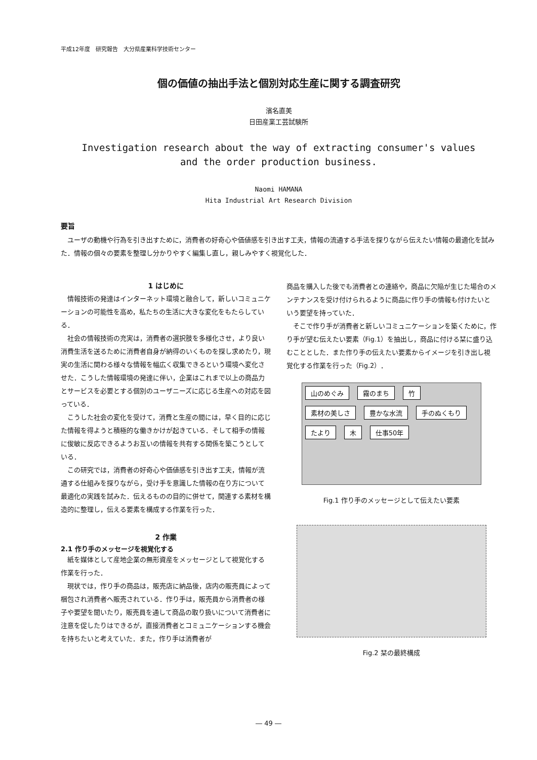平成12年度　研究報告　大分県産業科学技術センター
個の価値の抽出手法と個別対応生産に関する調査研究
濱名直美
日田産業工芸試験所
Investigation research about the way of extracting consumer's values
and the order production business.
Naomi HAMANA
Hita Industrial Art Research Division
要旨
ユーザの動機や行為を引き出すために，消費者の好奇心や価値感を引き出す工夫，情報の流通する手法を探りながら伝えたい情報の最適化を試みた．情報の個々の要素を整理し分かりやすく編集し直し，親しみやすく視覚化した．
1 はじめに
情報技術の発達はインターネット環境と融合して，新しいコミュニケーションの可能性を高め，私たちの生活に大きな変化をもたらしている．
社会の情報技術の充実は，消費者の選択肢を多様化させ，より良い消費生活を送るために消費者自身が納得のいくものを探し求めたり，現実の生活に関わる様々な情報を幅広く収集できるという環境へ変化させた．こうした情報環境の発達に伴い，企業はこれまで以上の商品力とサービスを必要とする個別のユーザニーズに応じる生産への対応を図っている．
こうした社会の変化を受けて，消費と生産の間には，早く目的に応じた情報を得ようと積極的な働きかけが起きている．そして相手の情報に俊敏に反応できるようお互いの情報を共有する関係を築こうとしている．
この研究では，消費者の好奇心や価値感を引き出す工夫，情報が流通する仕組みを探りながら，受け手を意識した情報の在り方について最適化の実践を試みた．伝えるものの目的に併せて，関連する素材を構造的に整理し，伝える要素を構成する作業を行った．
2 作業
2.1 作り手のメッセージを視覚化する
紙を媒体として産地企業の無形資産をメッセージとして視覚化する作業を行った．
現状では，作り手の商品は，販売店に納品後，店内の販売員によって梱包され消費者へ販売されている．作り手は，販売員から消費者の様子や要望を聞いたり，販売員を通して商品の取り扱いについて消費者に注意を促したりはできるが，直接消費者とコミュニケーションする機会を持ちたいと考えていた．また，作り手は消費者が
商品を購入した後でも消費者との連絡や，商品に欠陥が生じた場合のメンテナンスを受け付けられるように商品に作り手の情報も付けたいという要望を持っていた．
そこで作り手が消費者と新しいコミュニケーションを築くために，作り手が望む伝えたい要素（Fig.1）を抽出し，商品に付ける栞に盛り込むこととした．また作り手の伝えたい要素からイメージを引き出し視覚化する作業を行った（Fig.2）．
山のめぐみ 霧のまち 竹 素材の美しさ 豊かな水流 手のぬくもり たより 木 仕事50年
Fig.1 作り手のメッセージとして伝えたい要素
Fig.2 栞の最終構成
― 49 ―